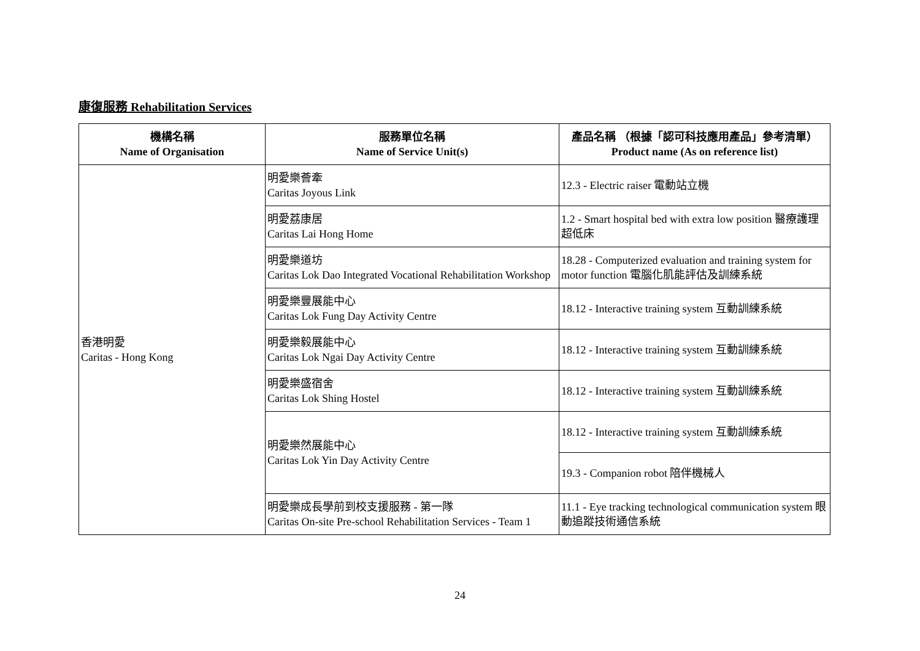康復服務 Rehabilitation Services
| 機構名稱 Name of Organisation | 服務單位名稱 Name of Service Unit(s) | 產品名稱 （根據「認可科技應用產品」參考清單） Product name (As on reference list) |
| --- | --- | --- |
| 香港明愛 Caritas - Hong Kong | 明愛樂薈牽 Caritas Joyous Link | 12.3 - Electric raiser 電動站立機 |
| | 明愛荔康居 Caritas Lai Hong Home | 1.2 - Smart hospital bed with extra low position 醫療護理超低床 |
| | 明愛樂道坊 Caritas Lok Dao Integrated Vocational Rehabilitation Workshop | 18.28 - Computerized evaluation and training system for motor function 電腦化肌能評估及訓練系統 |
| | 明愛樂豐展能中心 Caritas Lok Fung Day Activity Centre | 18.12 - Interactive training system 互動訓練系統 |
| | 明愛樂毅展能中心 Caritas Lok Ngai Day Activity Centre | 18.12 - Interactive training system 互動訓練系統 |
| | 明愛樂盛宿舍 Caritas Lok Shing Hostel | 18.12 - Interactive training system 互動訓練系統 |
| | 明愛樂然展能中心 Caritas Lok Yin Day Activity Centre | 18.12 - Interactive training system 互動訓練系統 |
| | | 19.3 - Companion robot 陪伴機械人 |
| | 明愛樂成長學前到校支援服務 - 第一隊 Caritas On-site Pre-school Rehabilitation Services - Team 1 | 11.1 - Eye tracking technological communication system 眼動追蹤技術通信系統 |
24